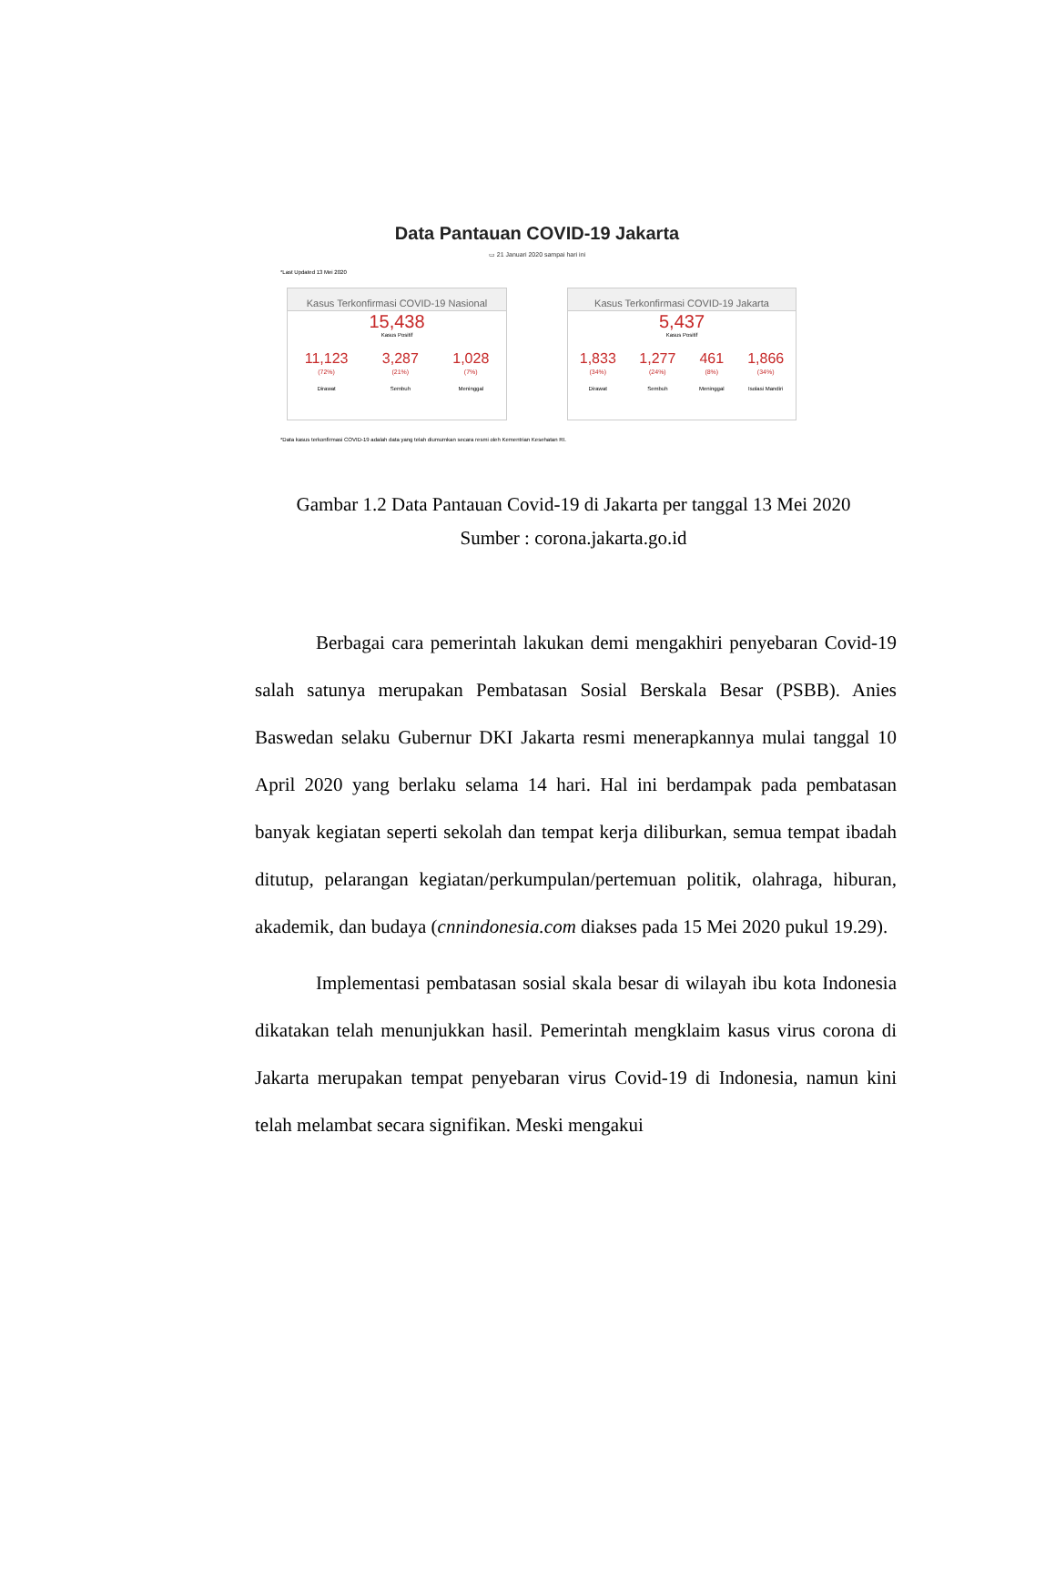Data Pantauan COVID-19 Jakarta
▭ 21 Januari 2020 sampai hari ini
*Last Updated 13 Mei 2020
Kasus Terkonfirmasi COVID-19 Nasional
15,438
Kasus Positif
11,123
(72%)
Dirawat
3,287
(21%)
Sembuh
1,028
(7%)
Meninggal
Kasus Terkonfirmasi COVID-19 Jakarta
5,437
Kasus Positif
1,833
(34%)
Dirawat
1,277
(24%)
Sembuh
461
(8%)
Meninggal
1,866
(34%)
Isolasi Mandiri
*Data kasus terkonfirmasi COVID-19 adalah data yang telah diumumkan secara resmi oleh Kementrian Kesehatan RI.
Gambar 1.2 Data Pantauan Covid-19 di Jakarta per tanggal 13 Mei 2020
Sumber : corona.jakarta.go.id
Berbagai cara pemerintah lakukan demi mengakhiri penyebaran Covid-19 salah satunya merupakan Pembatasan Sosial Berskala Besar (PSBB). Anies Baswedan selaku Gubernur DKI Jakarta resmi menerapkannya mulai tanggal 10 April 2020 yang berlaku selama 14 hari. Hal ini berdampak pada pembatasan banyak kegiatan seperti sekolah dan tempat kerja diliburkan, semua tempat ibadah ditutup, pelarangan kegiatan/perkumpulan/pertemuan politik, olahraga, hiburan, akademik, dan budaya (cnnindonesia.com diakses pada 15 Mei 2020 pukul 19.29).
Implementasi pembatasan sosial skala besar di wilayah ibu kota Indonesia dikatakan telah menunjukkan hasil. Pemerintah mengklaim kasus virus corona di Jakarta merupakan tempat penyebaran virus Covid-19 di Indonesia, namun kini telah melambat secara signifikan. Meski mengakui